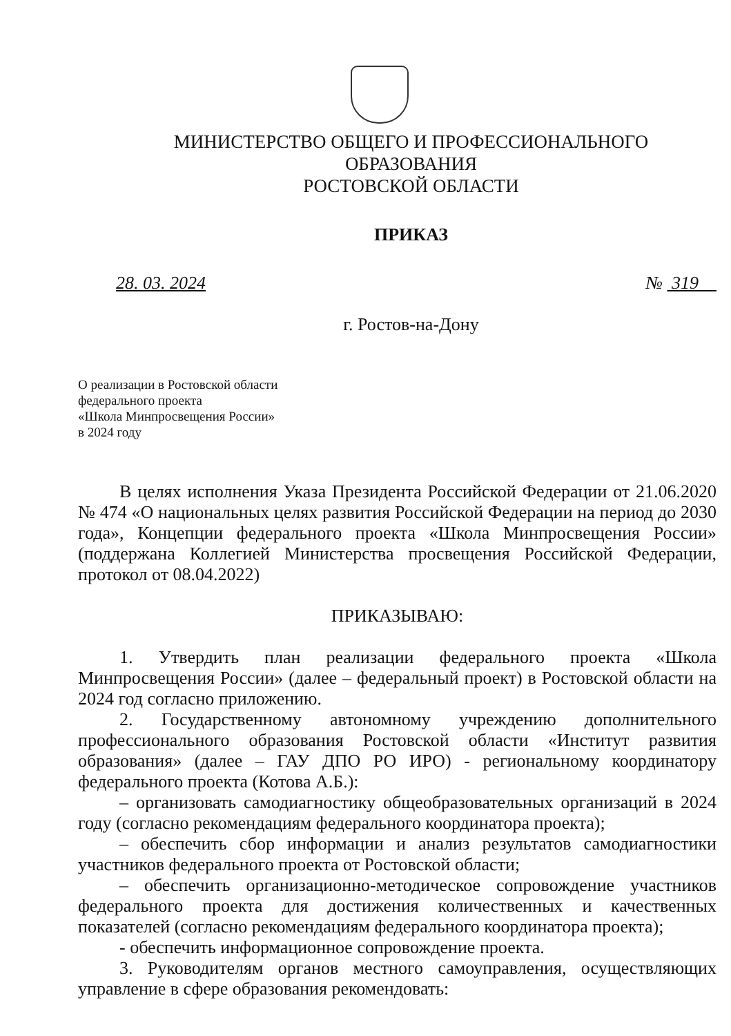МИНИСТЕРСТВО ОБЩЕГО И ПРОФЕССИОНАЛЬНОГО ОБРАЗОВАНИЯ
РОСТОВСКОЙ ОБЛАСТИ
ПРИКАЗ
28. 03. 2024 № 319
г. Ростов-на-Дону
О реализации в Ростовской области
федерального проекта
«Школа Минпросвещения России»
в 2024 году
В целях исполнения Указа Президента Российской Федерации от 21.06.2020 № 474 «О национальных целях развития Российской Федерации на период до 2030 года», Концепции федерального проекта «Школа Минпросвещения России» (поддержана Коллегией Министерства просвещения Российской Федерации, протокол от 08.04.2022)
ПРИКАЗЫВАЮ:
1. Утвердить план реализации федерального проекта «Школа Минпросвещения России» (далее – федеральный проект) в Ростовской области на 2024 год согласно приложению.
2. Государственному автономному учреждению дополнительного профессионального образования Ростовской области «Институт развития образования» (далее – ГАУ ДПО РО ИРО) - региональному координатору федерального проекта (Котова А.Б.):
– организовать самодиагностику общеобразовательных организаций в 2024 году (согласно рекомендациям федерального координатора проекта);
– обеспечить сбор информации и анализ результатов самодиагностики участников федерального проекта от Ростовской области;
– обеспечить организационно-методическое сопровождение участников федерального проекта для достижения количественных и качественных показателей (согласно рекомендациям федерального координатора проекта);
- обеспечить информационное сопровождение проекта.
3. Руководителям органов местного самоуправления, осуществляющих управление в сфере образования рекомендовать: